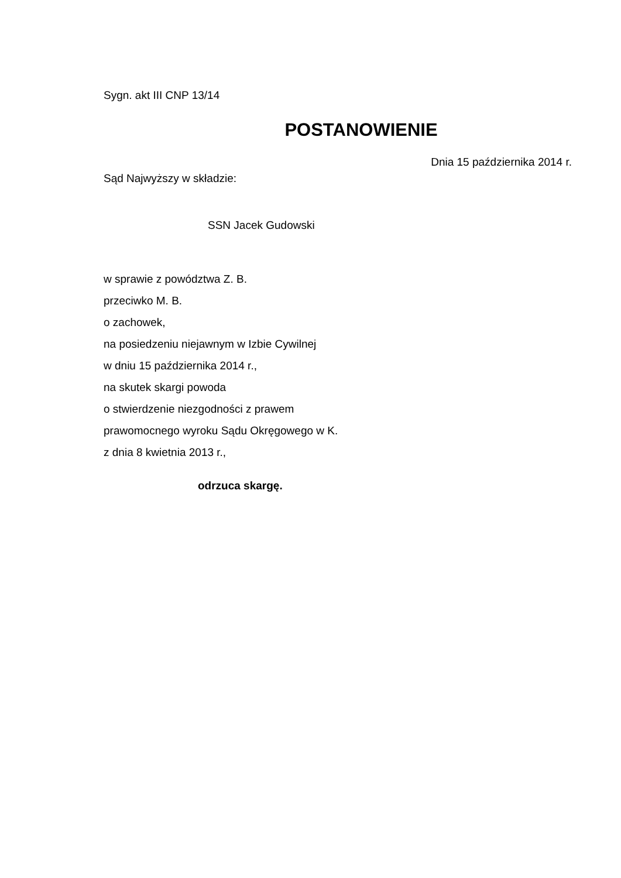Sygn. akt III CNP 13/14
POSTANOWIENIE
Dnia 15 października 2014 r.
Sąd Najwyższy w składzie:
SSN Jacek Gudowski
w sprawie z powództwa Z. B.
przeciwko M. B.
o zachowek,
na posiedzeniu niejawnym w Izbie Cywilnej
w dniu 15 października 2014 r.,
na skutek skargi powoda
o stwierdzenie niezgodności z prawem
prawomocnego wyroku Sądu Okręgowego w K.
z dnia 8 kwietnia 2013 r.,
odrzuca skargę.